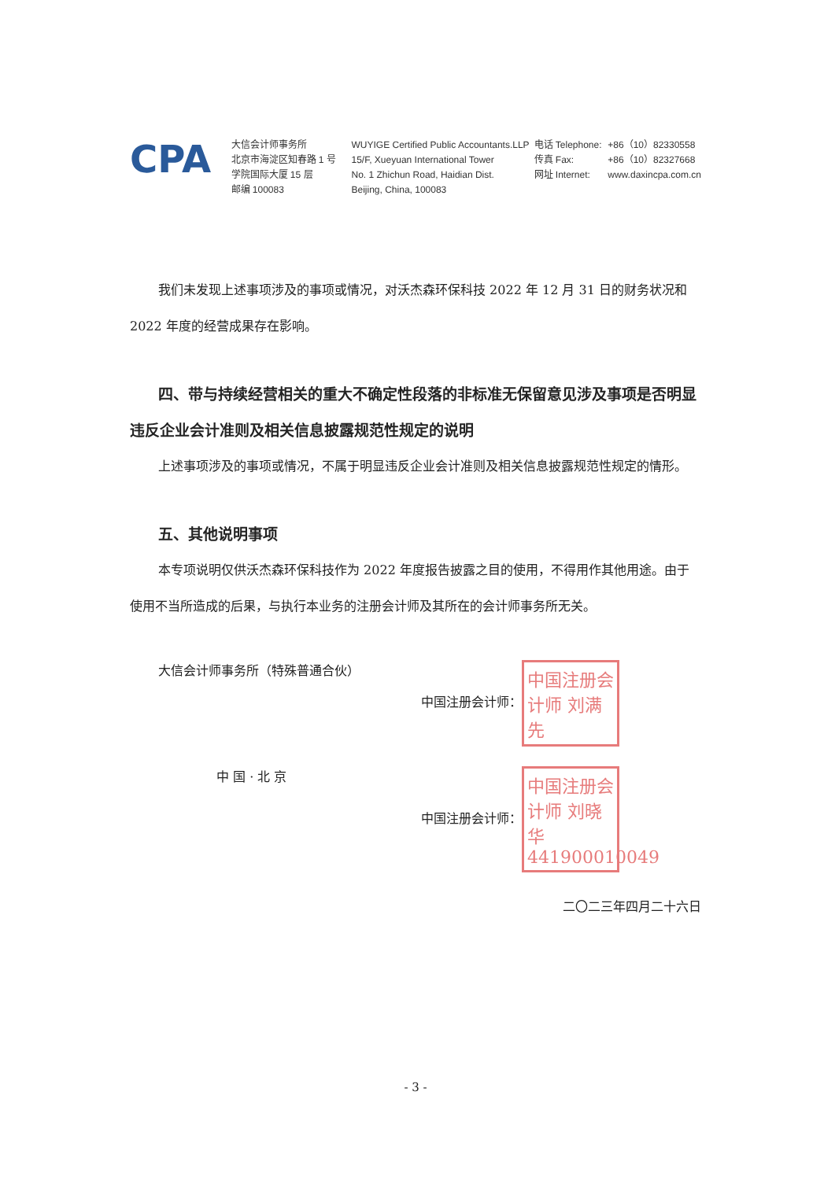CPA
大信会计师事务所
北京市海淀区知春路 1 号
学院国际大厦 15 层
邮编 100083
WUYIGE Certified Public Accountants.LLP
15/F, Xueyuan International Tower
No. 1 Zhichun Road, Haidian Dist.
Beijing, China, 100083
电话 Telephone:
传真 Fax:
网址 Internet:
+86（10）82330558
+86（10）82327668
www.daxincpa.com.cn
我们未发现上述事项涉及的事项或情况，对沃杰森环保科技 2022 年 12 月 31 日的财务状况和 2022 年度的经营成果存在影响。
四、带与持续经营相关的重大不确定性段落的非标准无保留意见涉及事项是否明显违反企业会计准则及相关信息披露规范性规定的说明
上述事项涉及的事项或情况，不属于明显违反企业会计准则及相关信息披露规范性规定的情形。
五、其他说明事项
本专项说明仅供沃杰森环保科技作为 2022 年度报告披露之目的使用，不得用作其他用途。由于使用不当所造成的后果，与执行本业务的注册会计师及其所在的会计师事务所无关。
大信会计师事务所（特殊普通合伙）
中 国 · 北 京
中国注册会计师： 中国注册会计师 刘满先
中国注册会计师： 中国注册会计师 刘晓华 441900010049
二〇二三年四月二十六日
- 3 -